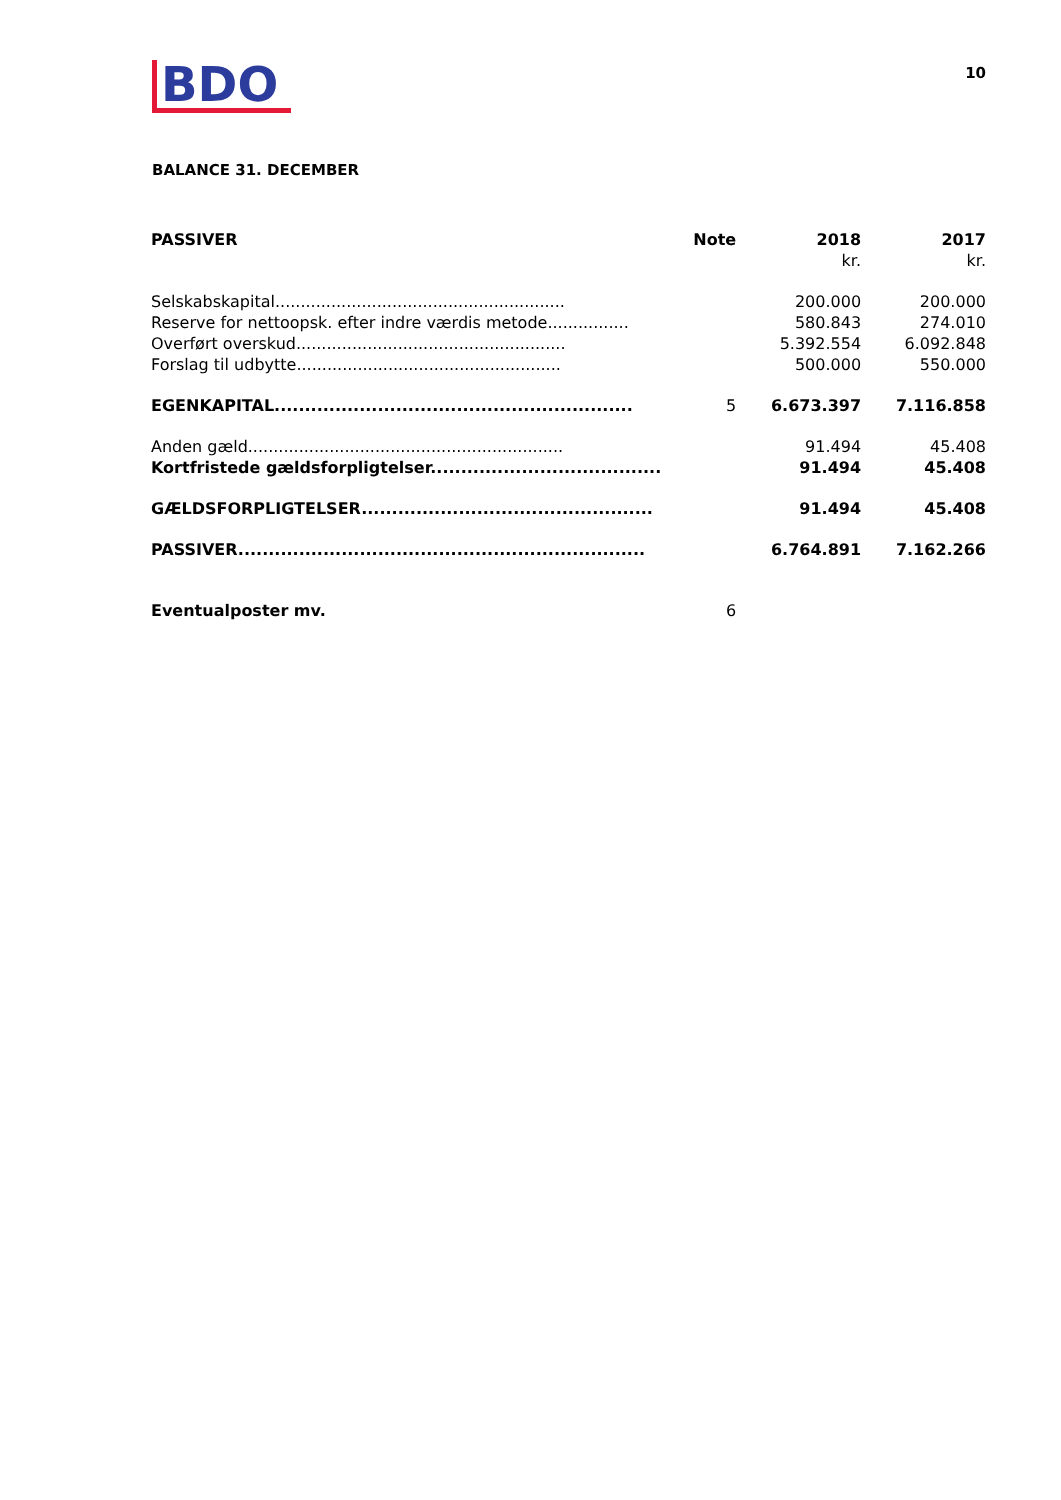BDO
10
BALANCE 31. DECEMBER
| PASSIVER | Note | 2018 | 2017 |
| --- | --- | --- | --- |
| | | kr. | kr. |
| Selskabskapital......................................................... | | 200.000 | 200.000 |
| Reserve for nettoopsk. efter indre værdis metode................ | | 580.843 | 274.010 |
| Overført overskud..................................................... | | 5.392.554 | 6.092.848 |
| Forslag til udbytte.................................................... | | 500.000 | 550.000 |
| EGENKAPITAL........................................................... | 5 | 6.673.397 | 7.116.858 |
| Anden gæld.............................................................. | | 91.494 | 45.408 |
| Kortfristede gældsforpligtelser...................................... | | 91.494 | 45.408 |
| GÆLDSFORPLIGTELSER................................................ | | 91.494 | 45.408 |
| PASSIVER................................................................... | | 6.764.891 | 7.162.266 |
| Eventualposter mv. | 6 | | |